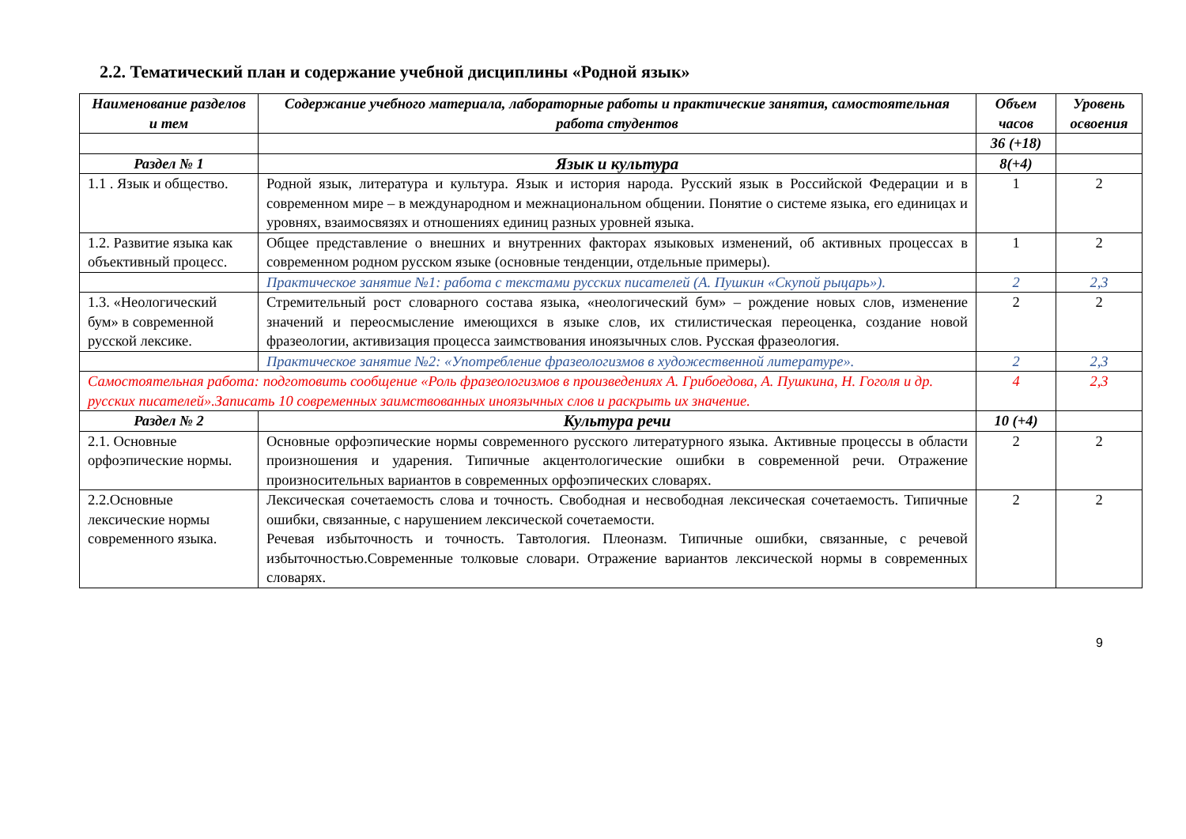2.2. Тематический план и содержание учебной дисциплины «Родной язык»
| Наименование разделов и тем | Содержание учебного материала, лабораторные работы и практические занятия, самостоятельная работа студентов | Объем часов | Уровень освоения |
| --- | --- | --- | --- |
| | | 36 (+18) | |
| Раздел № 1 | Язык и культура | 8(+4) | |
| 1.1 . Язык и общество. | Родной язык, литература и культура. Язык и история народа. Русский язык в Российской Федерации и в современном мире – в международном и межнациональном общении. Понятие о системе языка, его единицах и уровнях, взаимосвязях и отношениях единиц разных уровней языка. | 1 | 2 |
| 1.2. Развитие языка как объективный процесс. | Общее представление о внешних и внутренних факторах языковых изменений, об активных процессах в современном родном русском языке (основные тенденции, отдельные примеры). | 1 | 2 |
| | Практическое занятие №1: работа с текстами русских писателей (А. Пушкин «Скупой рыцарь»). | 2 | 2,3 |
| 1.3. «Неологический бум» в современной русской лексике. | Стремительный рост словарного состава языка, «неологический бум» – рождение новых слов, изменение значений и переосмысление имеющихся в языке слов, их стилистическая переоценка, создание новой фразеологии, активизация процесса заимствования иноязычных слов. Русская фразеология. | 2 | 2 |
| | Практическое занятие №2: «Употребление фразеологизмов в художественной литературе». | 2 | 2,3 |
| Самостоятельная работа: подготовить сообщение «Роль фразеологизмов в произведениях А. Грибоедова, А. Пушкина, Н. Гоголя и др. русских писателей».Записать 10 современных заимствованных иноязычных слов и раскрыть их значение. | | 4 | 2,3 |
| Раздел № 2 | Культура речи | 10 (+4) | |
| 2.1. Основные орфоэпические нормы. | Основные орфоэпические нормы современного русского литературного языка. Активные процессы в области произношения и ударения. Типичные акцентологические ошибки в современной речи. Отражение произносительных вариантов в современных орфоэпических словарях. | 2 | 2 |
| 2.2.Основные лексические нормы современного языка. | Лексическая сочетаемость слова и точность. Свободная и несвободная лексическая сочетаемость. Типичные ошибки, связанные, с нарушением лексической сочетаемости. Речевая избыточность и точность. Тавтология. Плеоназм. Типичные ошибки, связанные, с речевой избыточностью.Современные толковые словари. Отражение вариантов лексической нормы в современных словарях. | 2 | 2 |
9